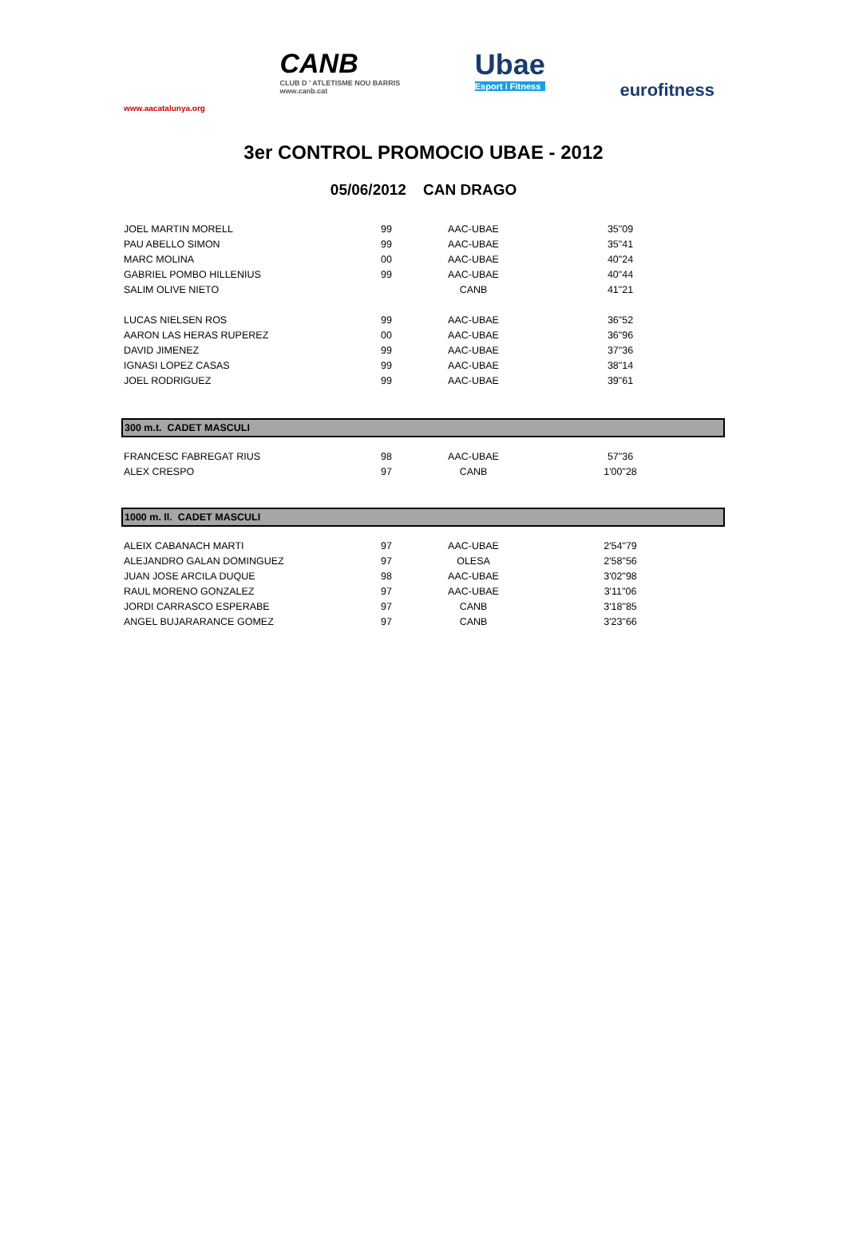www.aacatalunya.org
CANB
CLUB D ' ATLETISME NOU BARRIS
www.canb.cat
Ubae
Esport i Fitness
eurofitness
3er CONTROL PROMOCIO UBAE - 2012
05/06/2012 CAN DRAGO
| JOEL MARTIN MORELL | 99 | AAC-UBAE | 35"09 | |
| PAU ABELLO SIMON | 99 | AAC-UBAE | 35"41 | |
| MARC MOLINA | 00 | AAC-UBAE | 40"24 | |
| GABRIEL POMBO HILLENIUS | 99 | AAC-UBAE | 40"44 | |
| SALIM OLIVE NIETO | | CANB | 41"21 | |
| LUCAS NIELSEN ROS | 99 | AAC-UBAE | 36"52 | |
| AARON LAS HERAS RUPEREZ | 00 | AAC-UBAE | 36"96 | |
| DAVID JIMENEZ | 99 | AAC-UBAE | 37"36 | |
| IGNASI LOPEZ CASAS | 99 | AAC-UBAE | 38"14 | |
| JOEL RODRIGUEZ | 99 | AAC-UBAE | 39"61 | |
| 300 m.t. CADET MASCULI | | | | |
| FRANCESC FABREGAT RIUS | 98 | AAC-UBAE | 57"36 | |
| ALEX CRESPO | 97 | CANB | 1'00"28 | |
| 1000 m. ll. CADET MASCULI | | | | |
| ALEIX CABANACH MARTI | 97 | AAC-UBAE | 2'54"79 | |
| ALEJANDRO GALAN DOMINGUEZ | 97 | OLESA | 2'58"56 | |
| JUAN JOSE ARCILA DUQUE | 98 | AAC-UBAE | 3'02"98 | |
| RAUL MORENO GONZALEZ | 97 | AAC-UBAE | 3'11"06 | |
| JORDI CARRASCO ESPERABE | 97 | CANB | 3'18"85 | |
| ANGEL BUJARARANCE GOMEZ | 97 | CANB | 3'23"66 | |